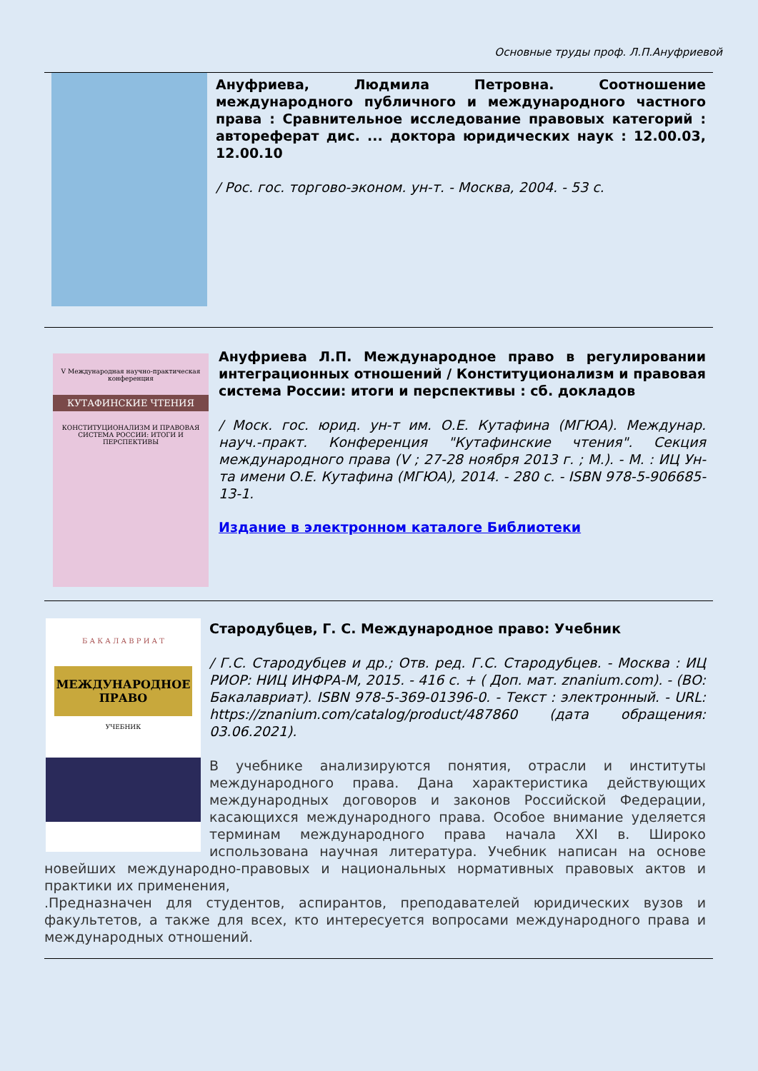Основные труды проф. Л.П.Ануфриевой
Ануфриева, Людмила Петровна. Соотношение международного публичного и международного частного права : Сравнительное исследование правовых категорий : автореферат дис. ... доктора юридических наук : 12.00.03, 12.00.10
/ Рос. гос. торгово-эконом. ун-т. - Москва, 2004. - 53 с.
V Международная научно-практическая конференция
КУТАФИНСКИЕ ЧТЕНИЯ
КОНСТИТУЦИОНАЛИЗМ И ПРАВОВАЯ СИСТЕМА РОССИИ: ИТОГИ И ПЕРСПЕКТИВЫ
Ануфриева Л.П. Международное право в регулировании интеграционных отношений / Конституционализм и правовая система России: итоги и перспективы : сб. докладов
/ Моск. гос. юрид. ун-т им. О.Е. Кутафина (МГЮА). Междунар. науч.-практ. Конференция "Кутафинские чтения". Секция международного права (V ; 27-28 ноября 2013 г. ; М.). - М. : ИЦ Ун-та имени О.Е. Кутафина (МГЮА), 2014. - 280 с. - ISBN 978-5-906685-13-1.
Издание в электронном каталоге Библиотеки
Б А К А Л А В Р И А Т
МЕЖДУНАРОДНОЕ ПРАВО
УЧЕБНИК
Стародубцев, Г. С. Международное право: Учебник
/ Г.С. Стародубцев и др.; Отв. ред. Г.С. Стародубцев. - Москва : ИЦ РИОР: НИЦ ИНФРА-М, 2015. - 416 с. + ( Доп. мат. znanium.com). - (ВО: Бакалавриат). ISBN 978-5-369-01396-0. - Текст : электронный. - URL: https://znanium.com/catalog/product/487860 (дата обращения: 03.06.2021).
В учебнике анализируются понятия, отрасли и институты международного права. Дана характеристика действующих международных договоров и законов Российской Федерации, касающихся международного права. Особое внимание уделяется терминам международного права начала XXI в. Широко использована научная литература. Учебник написан на основе новейших международно-правовых и национальных нормативных правовых актов и практики их применения,
.Предназначен для студентов, аспирантов, преподавателей юридических вузов и факультетов, а также для всех, кто интересуется вопросами международного права и международных отношений.